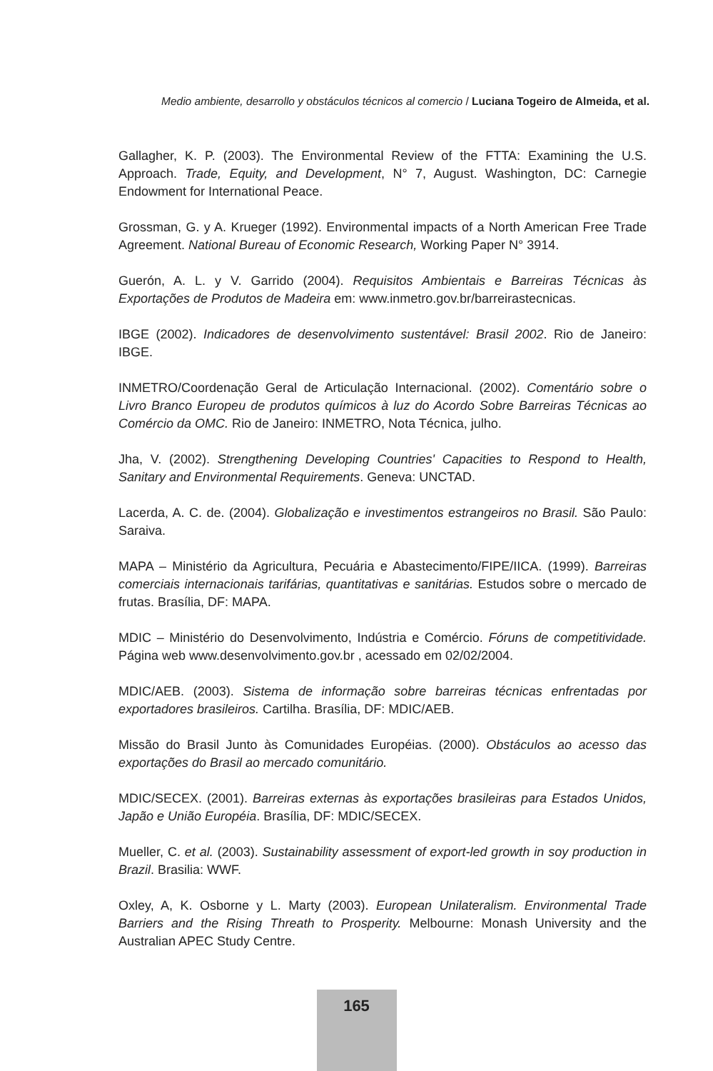Medio ambiente, desarrollo y obstáculos técnicos al comercio / Luciana Togeiro de Almeida, et al.
Gallagher, K. P. (2003). The Environmental Review of the FTTA: Examining the U.S. Approach. Trade, Equity, and Development, N° 7, August. Washington, DC: Carnegie Endowment for International Peace.
Grossman, G. y A. Krueger (1992). Environmental impacts of a North American Free Trade Agreement. National Bureau of Economic Research, Working Paper N° 3914.
Guerón, A. L. y V. Garrido (2004). Requisitos Ambientais e Barreiras Técnicas às Exportações de Produtos de Madeira em: www.inmetro.gov.br/barreirastecnicas.
IBGE (2002). Indicadores de desenvolvimento sustentável: Brasil 2002. Rio de Janeiro: IBGE.
INMETRO/Coordenação Geral de Articulação Internacional. (2002). Comentário sobre o Livro Branco Europeu de produtos químicos à luz do Acordo Sobre Barreiras Técnicas ao Comércio da OMC. Rio de Janeiro: INMETRO, Nota Técnica, julho.
Jha, V. (2002). Strengthening Developing Countries' Capacities to Respond to Health, Sanitary and Environmental Requirements. Geneva: UNCTAD.
Lacerda, A. C. de. (2004). Globalização e investimentos estrangeiros no Brasil. São Paulo: Saraiva.
MAPA – Ministério da Agricultura, Pecuária e Abastecimento/FIPE/IICA. (1999). Barreiras comerciais internacionais tarifárias, quantitativas e sanitárias. Estudos sobre o mercado de frutas. Brasília, DF: MAPA.
MDIC – Ministério do Desenvolvimento, Indústria e Comércio. Fóruns de competitividade. Página web www.desenvolvimento.gov.br , acessado em 02/02/2004.
MDIC/AEB. (2003). Sistema de informação sobre barreiras técnicas enfrentadas por exportadores brasileiros. Cartilha. Brasília, DF: MDIC/AEB.
Missão do Brasil Junto às Comunidades Européias. (2000). Obstáculos ao acesso das exportações do Brasil ao mercado comunitário.
MDIC/SECEX. (2001). Barreiras externas às exportações brasileiras para Estados Unidos, Japão e União Européia. Brasília, DF: MDIC/SECEX.
Mueller, C. et al. (2003). Sustainability assessment of export-led growth in soy production in Brazil. Brasilia: WWF.
Oxley, A, K. Osborne y L. Marty (2003). European Unilateralism. Environmental Trade Barriers and the Rising Threath to Prosperity. Melbourne: Monash University and the Australian APEC Study Centre.
165